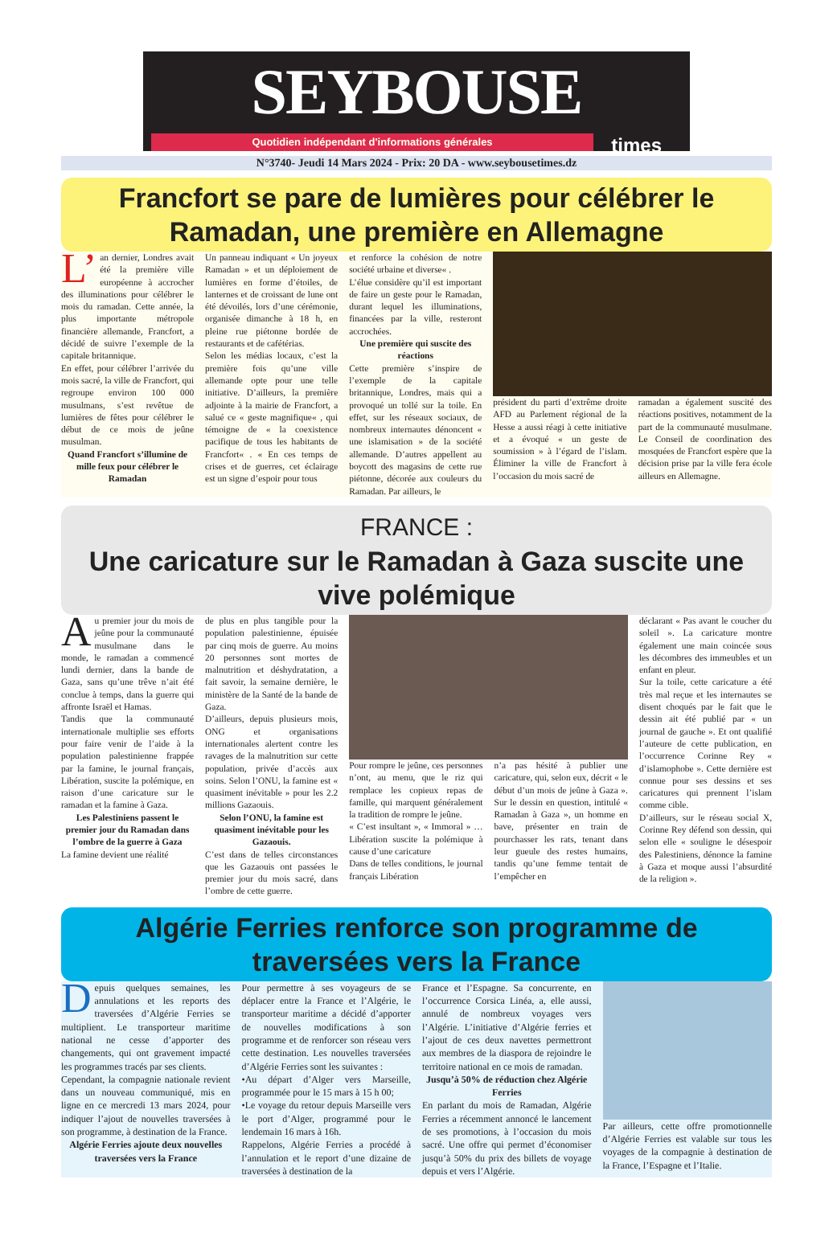SEYBOUSE
Quotidien indépendant d'informations générales times
N°3740- Jeudi 14 Mars 2024 - Prix: 20 DA - www.seybousetimes.dz
Francfort se pare de lumières pour célébrer le Ramadan, une première en Allemagne
L’ an dernier, Londres avait été la première ville européenne à accrocher des illuminations pour célébrer le mois du ramadan. Cette année, la plus importante métropole financière allemande, Francfort, a décidé de suivre l’exemple de la capitale britannique.
En effet, pour célébrer l’arrivée du mois sacré, la ville de Francfort, qui regroupe environ 100 000 musulmans, s’est revêtue de lumières de fêtes pour célébrer le début de ce mois de jeûne musulman.
Quand Francfort s’illumine de mille feux pour célébrer le Ramadan
Un panneau indiquant « Un joyeux Ramadan » et un déploiement de lumières en forme d’étoiles, de lanternes et de croissant de lune ont été dévoilés, lors d’une cérémonie, organisée dimanche à 18 h, en pleine rue piétonne bordée de restaurants et de cafétérias.
Selon les médias locaux, c’est la première fois qu’une ville allemande opte pour une telle initiative. D’ailleurs, la première adjointe à la mairie de Francfort, a salué ce « geste magnifique« , qui témoigne de « la coexistence pacifique de tous les habitants de Francfort« . « En ces temps de crises et de guerres, cet éclairage est un signe d’espoir pour tous
et renforce la cohésion de notre société urbaine et diverse« .
L’élue considère qu’il est important de faire un geste pour le Ramadan, durant lequel les illuminations, financées par la ville, resteront accrochées.
Une première qui suscite des réactions
Cette première s’inspire de l’exemple de la capitale britannique, Londres, mais qui a provoqué un tollé sur la toile. En effet, sur les réseaux sociaux, de nombreux internautes dénoncent « une islamisation » de la société allemande. D’autres appellent au boycott des magasins de cette rue piétonne, décorée aux couleurs du Ramadan. Par ailleurs, le
président du parti d’extrême droite AFD au Parlement régional de la Hesse a aussi réagi à cette initiative et a évoqué « un geste de soumission » à l’égard de l’islam. Éliminer la ville de Francfort à l’occasion du mois sacré de
ramadan a également suscité des réactions positives, notamment de la part de la communauté musulmane. Le Conseil de coordination des mosquées de Francfort espère que la décision prise par la ville fera école ailleurs en Allemagne.
FRANCE :
Une caricature sur le Ramadan à Gaza suscite une vive polémique
Au premier jour du mois de jeûne pour la communauté musulmane dans le monde, le ramadan a commencé lundi dernier, dans la bande de Gaza, sans qu’une trêve n’ait été conclue à temps, dans la guerre qui affronte Israël et Hamas.
Tandis que la communauté internationale multiplie ses efforts pour faire venir de l’aide à la population palestinienne frappée par la famine, le journal français, Libération, suscite la polémique, en raison d’une caricature sur le ramadan et la famine à Gaza.
Les Palestiniens passent le premier jour du Ramadan dans l’ombre de la guerre à Gaza
La famine devient une réalité
de plus en plus tangible pour la population palestinienne, épuisée par cinq mois de guerre. Au moins 20 personnes sont mortes de malnutrition et déshydratation, a fait savoir, la semaine dernière, le ministère de la Santé de la bande de Gaza.
D’ailleurs, depuis plusieurs mois, ONG et organisations internationales alertent contre les ravages de la malnutrition sur cette population, privée d’accès aux soins. Selon l’ONU, la famine est « quasiment inévitable » pour les 2.2 millions Gazaouis.
Selon l’ONU, la famine est quasiment inévitable pour les Gazaouis.
C’est dans de telles circonstances que les Gazaouis ont passées le premier jour du mois sacré, dans l’ombre de cette guerre.
Pour rompre le jeûne, ces personnes n’ont, au menu, que le riz qui remplace les copieux repas de famille, qui marquent généralement la tradition de rompre le jeûne.
« C’est insultant », « Immoral » … Libération suscite la polémique à cause d’une caricature
Dans de telles conditions, le journal français Libération
n’a pas hésité à publier une caricature, qui, selon eux, décrit « le début d’un mois de jeûne à Gaza ». Sur le dessin en question, intitulé « Ramadan à Gaza », un homme en bave, présenter en train de pourchasser les rats, tenant dans leur gueule des restes humains, tandis qu’une femme tentait de l’empêcher en
déclarant « Pas avant le coucher du soleil ». La caricature montre également une main coincée sous les décombres des immeubles et un enfant en pleur.
Sur la toile, cette caricature a été très mal reçue et les internautes se disent choqués par le fait que le dessin ait été publié par « un journal de gauche ». Et ont qualifié l’auteure de cette publication, en l’occurrence Corinne Rey « d’islamophobe ». Cette dernière est connue pour ses dessins et ses caricatures qui prennent l’islam comme cible.
D’ailleurs, sur le réseau social X, Corinne Rey défend son dessin, qui selon elle « souligne le désespoir des Palestiniens, dénonce la famine à Gaza et moque aussi l’absurdité de la religion ».
Algérie Ferries renforce son programme de traversées vers la France
Depuis quelques semaines, les annulations et les reports des traversées d’Algérie Ferries se multiplient. Le transporteur maritime national ne cesse d’apporter des changements, qui ont gravement impacté les programmes tracés par ses clients.
Cependant, la compagnie nationale revient dans un nouveau communiqué, mis en ligne en ce mercredi 13 mars 2024, pour indiquer l’ajout de nouvelles traversées à son programme, à destination de la France.
Algérie Ferries ajoute deux nouvelles traversées vers la France
Pour permettre à ses voyageurs de se déplacer entre la France et l’Algérie, le transporteur maritime a décidé d’apporter de nouvelles modifications à son programme et de renforcer son réseau vers cette destination. Les nouvelles traversées d’Algérie Ferries sont les suivantes :
•Au départ d’Alger vers Marseille, programmée pour le 15 mars à 15 h 00;
•Le voyage du retour depuis Marseille vers le port d’Alger, programmé pour le lendemain 16 mars à 16h.
Rappelons, Algérie Ferries a procédé à l’annulation et le report d’une dizaine de traversées à destination de la
France et l’Espagne. Sa concurrente, en l’occurrence Corsica Linéa, a, elle aussi, annulé de nombreux voyages vers l’Algérie. L’initiative d’Algérie ferries et l’ajout de ces deux navettes permettront aux membres de la diaspora de rejoindre le territoire national en ce mois de ramadan.
Jusqu’à 50% de réduction chez Algérie Ferries
En parlant du mois de Ramadan, Algérie Ferries a récemment annoncé le lancement de ses promotions, à l’occasion du mois sacré. Une offre qui permet d’économiser jusqu’à 50% du prix des billets de voyage depuis et vers l’Algérie.
Par ailleurs, cette offre promotionnelle d’Algérie Ferries est valable sur tous les voyages de la compagnie à destination de la France, l’Espagne et l’Italie.